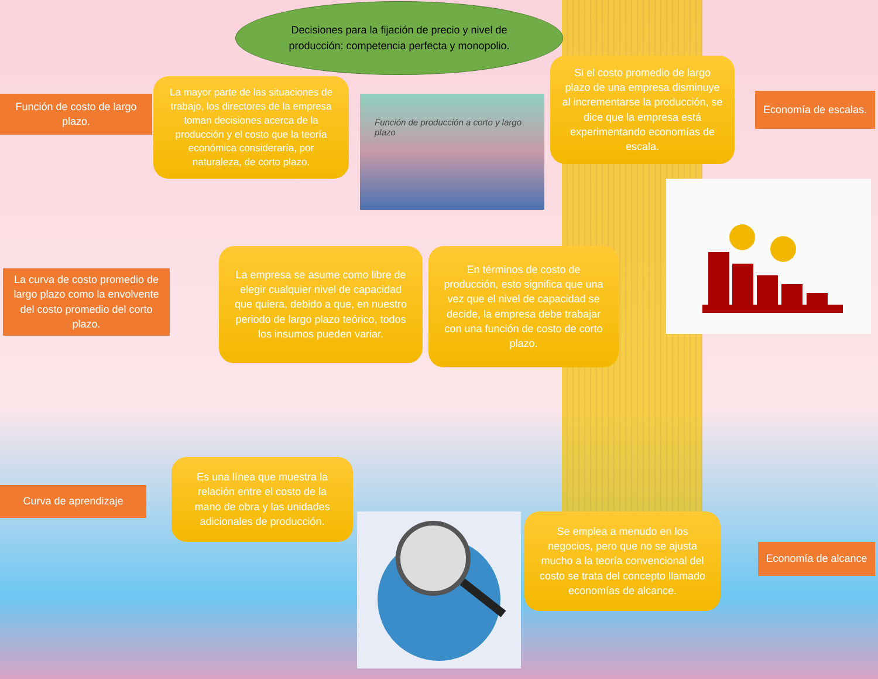Decisiones para la fijación de precio y nivel de producción: competencia perfecta y monopolio.
Función de costo de largo plazo.
La mayor parte de las situaciones de trabajo, los directores de la empresa toman decisiones acerca de la producción y el costo que la teoría económica consideraría, por naturaleza, de corto plazo.
Función de producción a corto y largo plazo
Si el costo promedio de largo plazo de una empresa disminuye al incrementarse la producción, se dice que la empresa está experimentando economías de escala.
Economía de escalas.
La curva de costo promedio de largo plazo como la envolvente del costo promedio del corto plazo.
La empresa se asume como libre de elegir cualquier nivel de capacidad que quiera, debido a que, en nuestro periodo de largo plazo teórico, todos los insumos pueden variar.
En términos de costo de producción, esto significa que una vez que el nivel de capacidad se decide, la empresa debe trabajar con una función de costo de corto plazo.
Curva de aprendizaje
Es una línea que muestra la relación entre el costo de la mano de obra y las unidades adicionales de producción.
Se emplea a menudo en los negocios, pero que no se ajusta mucho a la teoría convencional del costo se trata del concepto llamado economías de alcance.
Economía de alcance